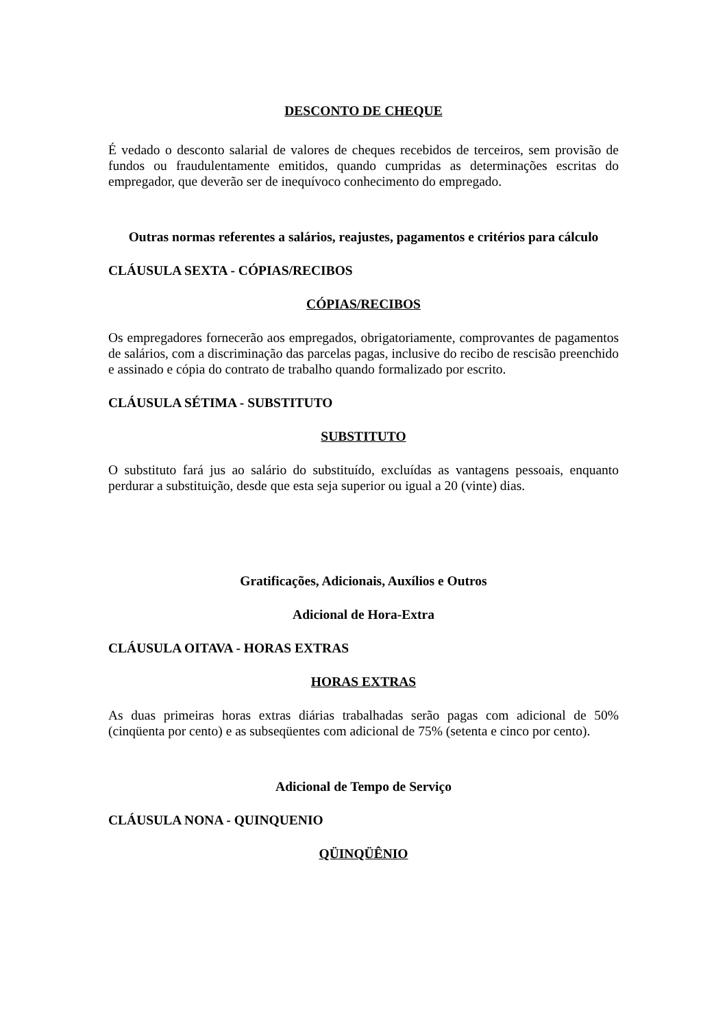DESCONTO DE CHEQUE
É vedado o desconto salarial de valores de cheques recebidos de terceiros, sem provisão de fundos ou fraudulentamente emitidos, quando cumpridas as determinações escritas do empregador, que deverão ser de inequívoco conhecimento do empregado.
Outras normas referentes a salários, reajustes, pagamentos e critérios para cálculo
CLÁUSULA SEXTA - CÓPIAS/RECIBOS
CÓPIAS/RECIBOS
Os empregadores fornecerão aos empregados, obrigatoriamente, comprovantes de pagamentos de salários, com a discriminação das parcelas pagas, inclusive do recibo de rescisão preenchido e assinado e cópia do contrato de trabalho quando formalizado por escrito.
CLÁUSULA SÉTIMA - SUBSTITUTO
SUBSTITUTO
O substituto fará jus ao salário do substituído, excluídas as vantagens pessoais, enquanto perdurar a substituição, desde que esta seja superior ou igual a 20 (vinte) dias.
Gratificações, Adicionais, Auxílios e Outros
Adicional de Hora-Extra
CLÁUSULA OITAVA - HORAS EXTRAS
HORAS EXTRAS
As duas primeiras horas extras diárias trabalhadas serão pagas com adicional de 50% (cinqüenta por cento) e as subseqüentes com adicional de 75% (setenta e cinco por cento).
Adicional de Tempo de Serviço
CLÁUSULA NONA - QUINQUENIO
QÜINQÜÊNIO